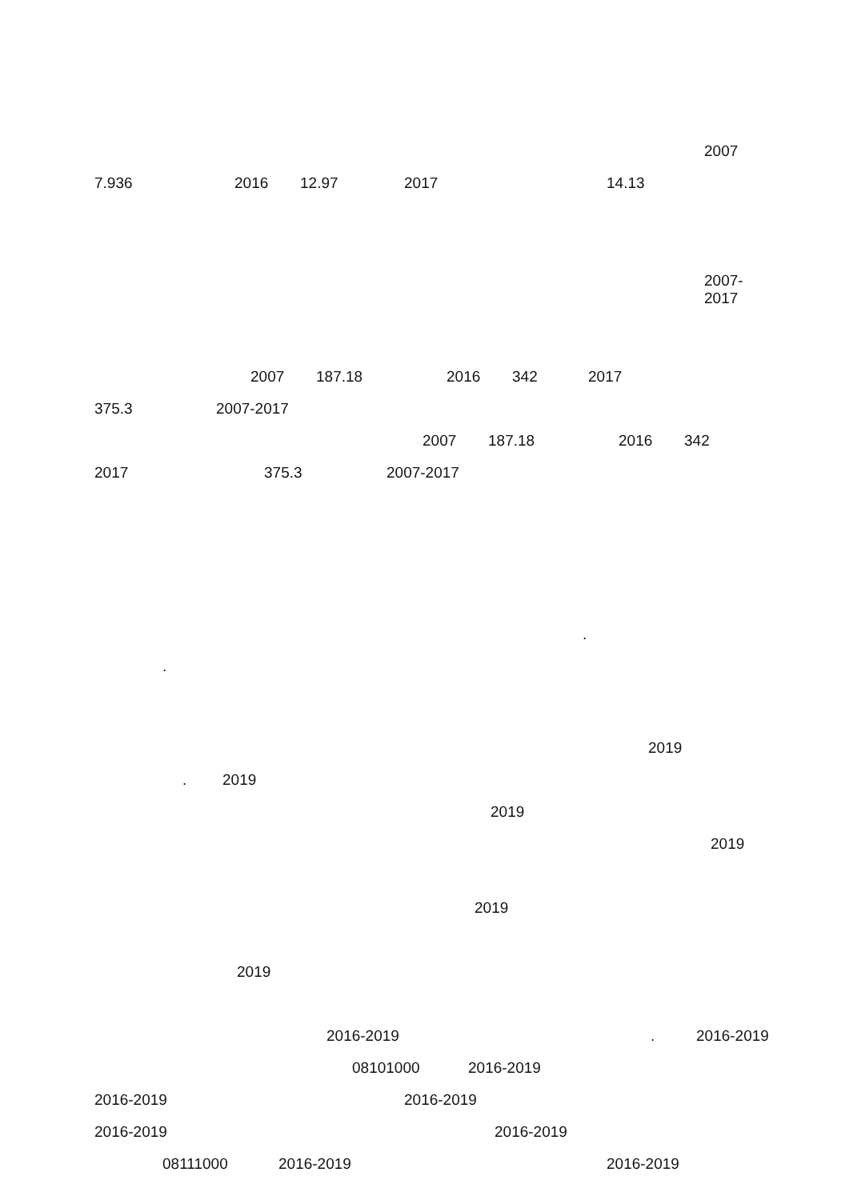2007
7.936 2016 12.97 2017 14.13
2007-2017
2007 187.18 2016 342 2017
375.3 2007-2017
2007 187.18 2016 342
2017 375.3 2007-2017
.
.
2019
. 2019
2019
2019
2019
2019
2016-2019 . 2016-2019
08101000 2016-2019
2016-2019 2016-2019
2016-2019 2016-2019
08111000 2016-2019 2016-2019